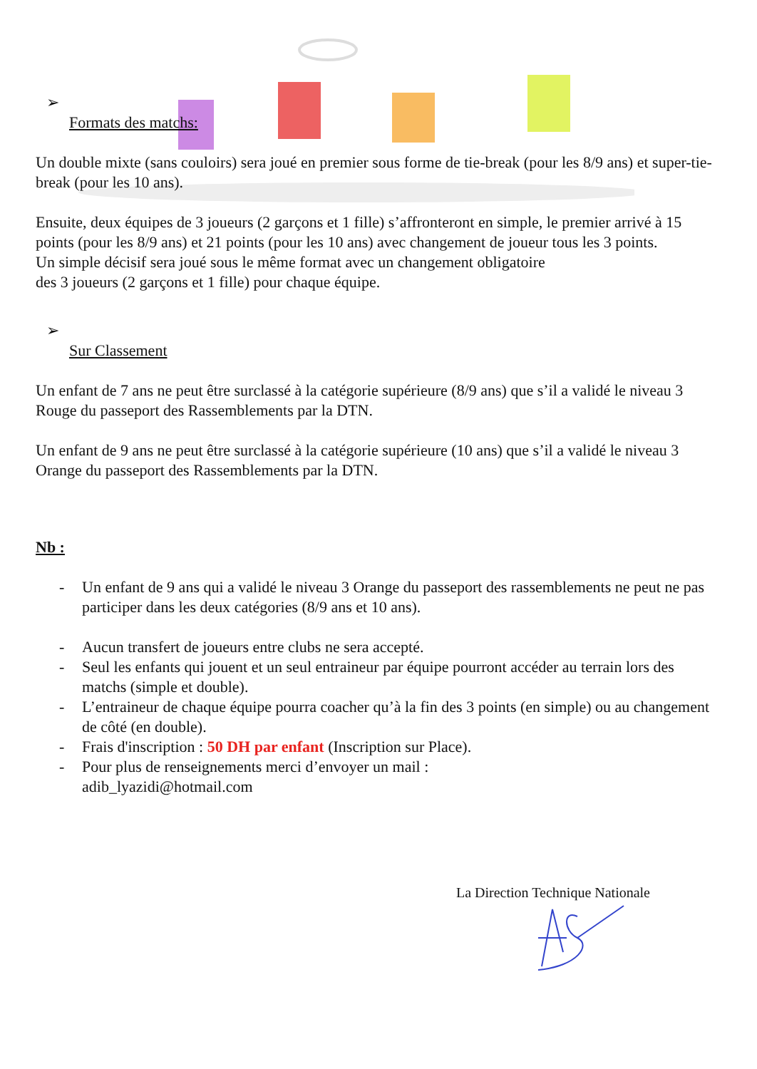➢
Formats des matchs:
Un double mixte (sans couloirs) sera joué en premier sous forme de tie-break (pour les 8/9 ans) et super-tie-break (pour les 10 ans).
Ensuite, deux équipes de 3 joueurs (2 garçons et 1 fille) s’affronteront en simple, le premier arrivé à 15 points (pour les 8/9 ans) et 21 points (pour les 10 ans) avec changement de joueur tous les 3 points.
Un simple décisif sera joué sous le même format avec un changement obligatoire
des 3 joueurs (2 garçons et 1 fille) pour chaque équipe.
➢
Sur Classement
Un enfant de 7 ans ne peut être surclassé à la catégorie supérieure (8/9 ans) que s’il a validé le niveau 3 Rouge du passeport des Rassemblements par la DTN.
Un enfant de 9 ans ne peut être surclassé à la catégorie supérieure (10 ans) que s’il a validé le niveau 3 Orange du passeport des Rassemblements par la DTN.
Nb :
- Un enfant de 9 ans qui a validé le niveau 3 Orange du passeport des rassemblements ne peut ne pas participer dans les deux catégories (8/9 ans et 10 ans).
- Aucun transfert de joueurs entre clubs ne sera accepté.
- Seul les enfants qui jouent et un seul entraineur par équipe pourront accéder au terrain lors des matchs (simple et double).
- L’entraineur de chaque équipe pourra coacher qu’à la fin des 3 points (en simple) ou au changement de côté (en double).
- Frais d'inscription : 50 DH par enfant (Inscription sur Place).
- Pour plus de renseignements merci d’envoyer un mail :
adib_lyazidi@hotmail.com
La Direction Technique Nationale